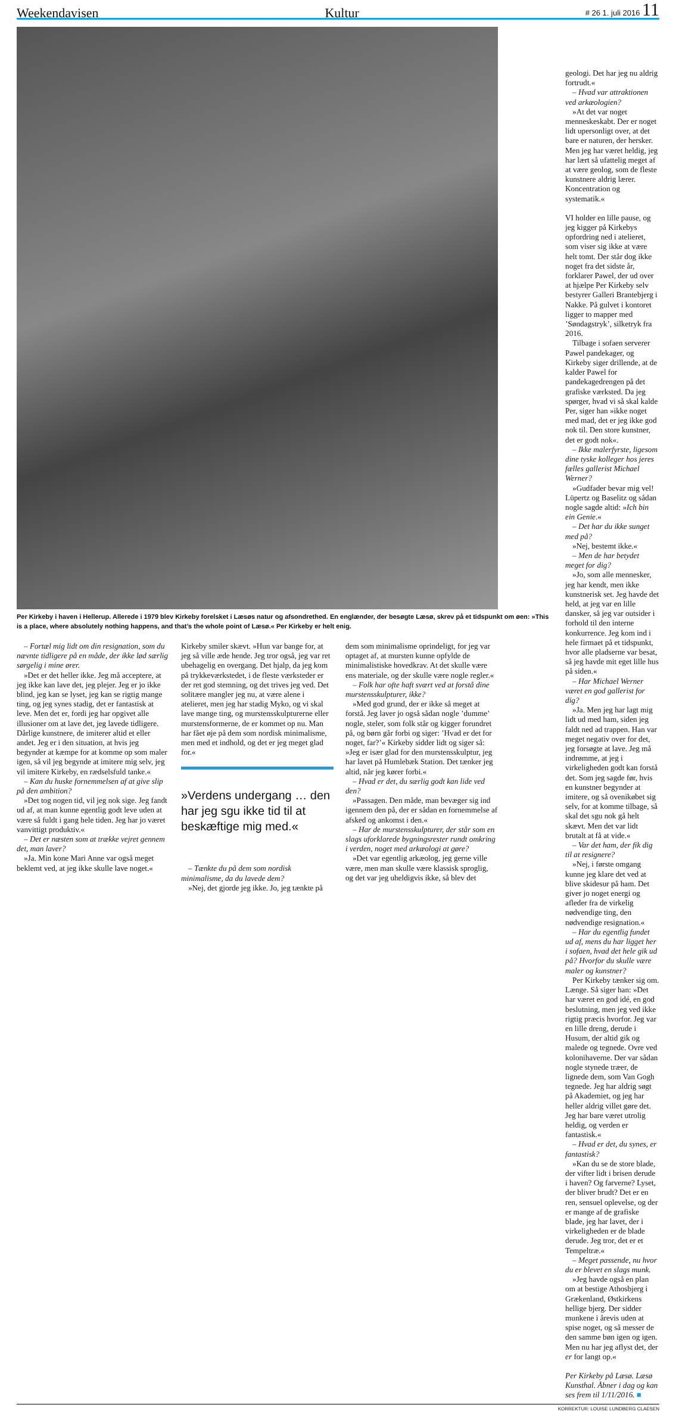Weekendavisen Kultur # 26 1. juli 2016 11
Per Kirkeby i haven i Hellerup. Allerede i 1979 blev Kirkeby forelsket i Læsøs natur og afsondrethed. En englænder, der besøgte Læsø, skrev på et tidspunkt om øen: »This is a place, where absolutely nothing happens, and that’s the whole point of Læsø.« Per Kirkeby er helt enig.
– Fortæl mig lidt om din resignation, som du nævnte tidligere på en måde, der ikke lød særlig sørgelig i mine ører.
»Det er det heller ikke. Jeg må acceptere, at jeg ikke kan lave det, jeg plejer. Jeg er jo ikke blind, jeg kan se lyset, jeg kan se rigtig mange ting, og jeg synes stadig, det er fantastisk at leve. Men det er, fordi jeg har opgivet alle illusioner om at lave det, jeg lavede tidligere. Dårlige kunstnere, de imiterer altid et eller andet. Jeg er i den situation, at hvis jeg begynder at kæmpe for at komme op som maler igen, så vil jeg begynde at imitere mig selv, jeg vil imitere Kirkeby, en rædselsfuld tanke.«
– Kan du huske fornemmelsen af at give slip på den ambition?
»Det tog nogen tid, vil jeg nok sige. Jeg fandt ud af, at man kunne egentlig godt leve uden at være så fuldt i gang hele tiden. Jeg har jo været vanvittigt produktiv.«
– Det er næsten som at trække vejret gennem det, man laver?
»Ja. Min kone Mari Anne var også meget beklemt ved, at jeg ikke skulle lave noget.«
Kirkeby smiler skævt. »Hun var bange for, at jeg så ville æde hende. Jeg tror også, jeg var ret ubehagelig en overgang. Det hjalp, da jeg kom på trykkeværkstedet, i de fleste værksteder er der ret god stemning, og det trives jeg ved. Det solitære mangler jeg nu, at være alene i atelieret, men jeg har stadig Myko, og vi skal lave mange ting, og murstensskulpturerne eller murstensformerne, de er kommet op nu. Man har fået øje på dem som nordisk minimalisme, men med et indhold, og det er jeg meget glad for.«
»Verdens undergang … den har jeg sgu ikke tid til at beskæftige mig med.«
– Tænkte du på dem som nordisk minimalisme, da du lavede dem?
»Nej, det gjorde jeg ikke. Jo, jeg tænkte på
dem som minimalisme oprindeligt, for jeg var optaget af, at mursten kunne opfylde de minimalistiske hovedkrav. At det skulle være ens materiale, og der skulle være nogle regler.«
– Folk har ofte haft svært ved at forstå dine murstensskulpturer, ikke?
»Med god grund, der er ikke så meget at forstå. Jeg laver jo også sådan nogle ’dumme’ nogle, steler, som folk står og kigger forundret på, og børn går forbi og siger: ’Hvad er det for noget, far?’« Kirkeby sidder lidt og siger så: »Jeg er især glad for den murstensskulptur, jeg har lavet på Humlebæk Station. Det tænker jeg altid, når jeg kører forbi.«
– Hvad er det, du særlig godt kan lide ved den?
»Passagen. Den måde, man bevæger sig ind igennem den på, der er sådan en fornemmelse af afsked og ankomst i den.«
– Har de murstensskulpturer, der står som en slags uforklarede bygningsrester rundt omkring i verden, noget med arkæologi at gøre?
»Det var egentlig arkæolog, jeg gerne ville være, men man skulle være klassisk sproglig, og det var jeg uheldigvis ikke, så blev det
geologi. Det har jeg nu aldrig fortrudt.«
– Hvad var attraktionen ved arkæologien?
»At det var noget menneskeskabt. Der er noget lidt upersonligt over, at det bare er naturen, der hersker. Men jeg har været heldig, jeg har lært så ufattelig meget af at være geolog, som de fleste kunstnere aldrig lærer. Koncentration og systematik.«
VI holder en lille pause, og jeg kigger på Kirkebys opfordring ned i atelieret, som viser sig ikke at være helt tomt. Der står dog ikke noget fra det sidste år, forklarer Pawel, der ud over at hjælpe Per Kirkeby selv bestyrer Galleri Brantebjerg i Nakke. På gulvet i kontoret ligger to mapper med ’Søndagstryk’, silketryk fra 2016.
Tilbage i sofaen serverer Pawel pandekager, og Kirkeby siger drillende, at de kalder Pawel for pandekagedrengen på det grafiske værksted. Da jeg spørger, hvad vi så skal kalde Per, siger han »ikke noget med mad, det er jeg ikke god nok til. Den store kunstner, det er godt nok«.
– Ikke malerfyrste, ligesom dine tyske kolleger hos jeres fælles gallerist Michael Werner?
»Gudfader bevar mig vel! Lüpertz og Baselitz og sådan nogle sagde altid: »Ich bin ein Genie.«
– Det har du ikke sunget med på?
»Nej, bestemt ikke.«
– Men de har betydet meget for dig?
»Jo, som alle mennesker, jeg har kendt, men ikke kunstnerisk set. Jeg havde det held, at jeg var en lille dansker, så jeg var outsider i forhold til den interne konkurrence. Jeg kom ind i hele firmaet på et tidspunkt, hvor alle pladserne var besat, så jeg havde mit eget lille hus på siden.«
– Har Michael Werner været en god gallerist for dig?
»Ja. Men jeg har lagt mig lidt ud med ham, siden jeg faldt ned ad trappen. Han var meget negativ over for det, jeg forsøgte at lave. Jeg må indrømme, at jeg i virkeligheden godt kan forstå det. Som jeg sagde før, hvis en kunstner begynder at imitere, og så ovenikøbet sig selv, for at komme tilbage, så skal det sgu nok gå helt skævt. Men det var lidt brutalt at få at vide.«
– Var det ham, der fik dig til at resignere?
»Nej, i første omgang kunne jeg klare det ved at blive skidesur på ham. Det giver jo noget energi og afleder fra de virkelig nødvendige ting, den nødvendige resignation.«
– Har du egentlig fundet ud af, mens du har ligget her i sofaen, hvad det hele gik ud på? Hvorfor du skulle være maler og kunstner?
Per Kirkeby tænker sig om. Længe. Så siger han: »Det har været en god idé, en god beslutning, men jeg ved ikke rigtig præcis hvorfor. Jeg var en lille dreng, derude i Husum, der altid gik og malede og tegnede. Ovre ved kolonihaverne. Der var sådan nogle stynede træer, de lignede dem, som Van Gogh tegnede. Jeg har aldrig søgt på Akademiet, og jeg har heller aldrig villet gøre det. Jeg har bare været utrolig heldig, og verden er fantastisk.«
– Hvad er det, du synes, er fantastisk?
»Kan du se de store blade, der vifter lidt i brisen derude i haven? Og farverne? Lyset, der bliver brudt? Det er en ren, sensuel oplevelse, og der er mange af de grafiske blade, jeg har lavet, der i virkeligheden er de blade derude. Jeg tror, det er et Tempeltræ.«
– Meget passende, nu hvor du er blevet en slags munk.
»Jeg havde også en plan om at bestige Athosbjerg i Grækenland, Østkirkens hellige bjerg. Der sidder munkene i årevis uden at spise noget, og så messer de den samme bøn igen og igen. Men nu har jeg aflyst det, der er for langt op.«
Per Kirkeby på Læsø. Læsø Kunsthal. Åbner i dag og kan ses frem til 1/11/2016. ■
KORREKTUR: LOUISE LUNDBERG CLAESEN